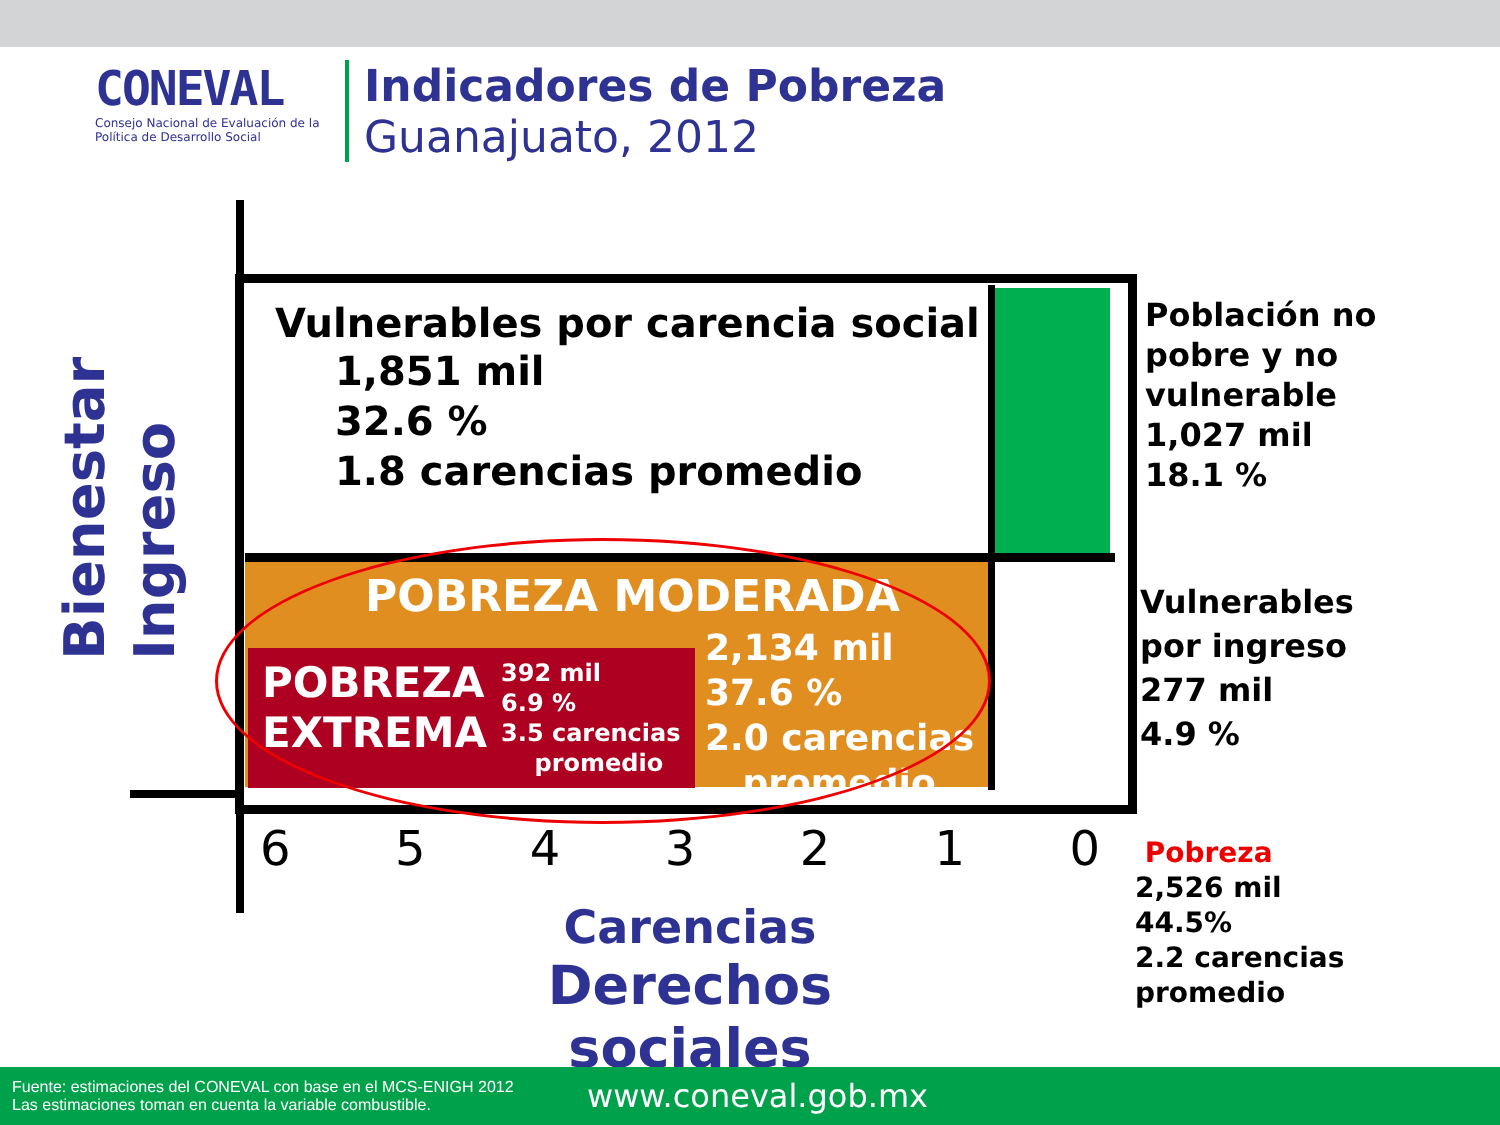CONEVAL
Consejo Nacional de Evaluación de la Política de Desarrollo Social
Indicadores de Pobreza
Guanajuato, 2012
Vulnerables por carencia social
1,851 mil
32.6 %
1.8 carencias promedio
POBREZA MODERADA
2,134 mil
37.6 %
2.0 carencias
promedio
POBREZA
EXTREMA
392 mil
6.9 %
3.5 carencias
promedio
Bienestar
Ingreso
Población no
pobre y no
vulnerable
1,027 mil
18.1 %
Vulnerables
por ingreso
277 mil
4.9 %
Pobreza
2,526 mil
44.5%
2.2 carencias
promedio
6 5 4 3 2 1 0
Carencias
Derechos sociales
Fuente: estimaciones del CONEVAL con base en el MCS-ENIGH 2012
Las estimaciones toman en cuenta la variable combustible.
www.coneval.gob.mx